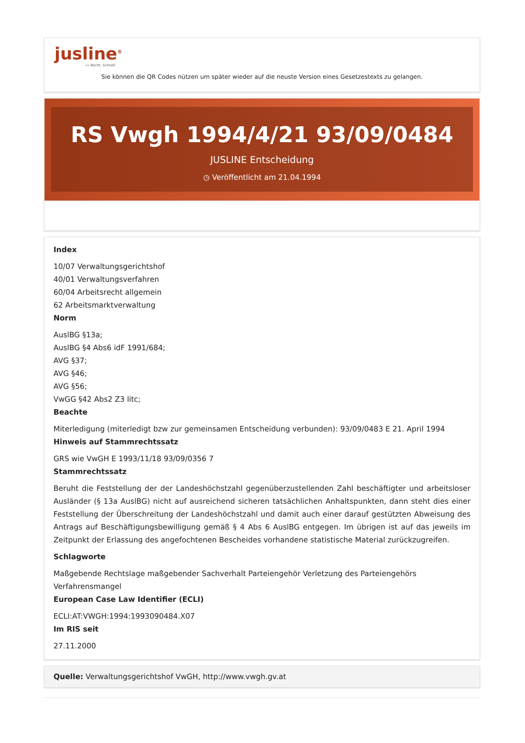jusline<sup>®</sup>
»» Recht. Schnell
Sie können die QR Codes nützen um später wieder auf die neuste Version eines Gesetzestexts zu gelangen.
RS Vwgh 1994/4/21 93/09/0484
JUSLINE Entscheidung
◷ Veröffentlicht am 21.04.1994
Index
10/07 Verwaltungsgerichtshof
40/01 Verwaltungsverfahren
60/04 Arbeitsrecht allgemein
62 Arbeitsmarktverwaltung
Norm
AuslBG §13a;
AuslBG §4 Abs6 idF 1991/684;
AVG §37;
AVG §46;
AVG §56;
VwGG §42 Abs2 Z3 litc;
Beachte
Miterledigung (miterledigt bzw zur gemeinsamen Entscheidung verbunden): 93/09/0483 E 21. April 1994
Hinweis auf Stammrechtssatz
GRS wie VwGH E 1993/11/18 93/09/0356 7
Stammrechtssatz
Beruht die Feststellung der der Landeshöchstzahl gegenüberzustellenden Zahl beschäftigter und arbeitsloser Ausländer (§ 13a AuslBG) nicht auf ausreichend sicheren tatsächlichen Anhaltspunkten, dann steht dies einer Feststellung der Überschreitung der Landeshöchstzahl und damit auch einer darauf gestützten Abweisung des Antrags auf Beschäftigungsbewilligung gemäß § 4 Abs 6 AuslBG entgegen. Im übrigen ist auf das jeweils im Zeitpunkt der Erlassung des angefochtenen Bescheides vorhandene statistische Material zurückzugreifen.
Schlagworte
Maßgebende Rechtslage maßgebender Sachverhalt Parteiengehör Verletzung des Parteiengehörs Verfahrensmangel
European Case Law Identifier (ECLI)
ECLI:AT:VWGH:1994:1993090484.X07
Im RIS seit
27.11.2000
Quelle: Verwaltungsgerichtshof VwGH, http://www.vwgh.gv.at